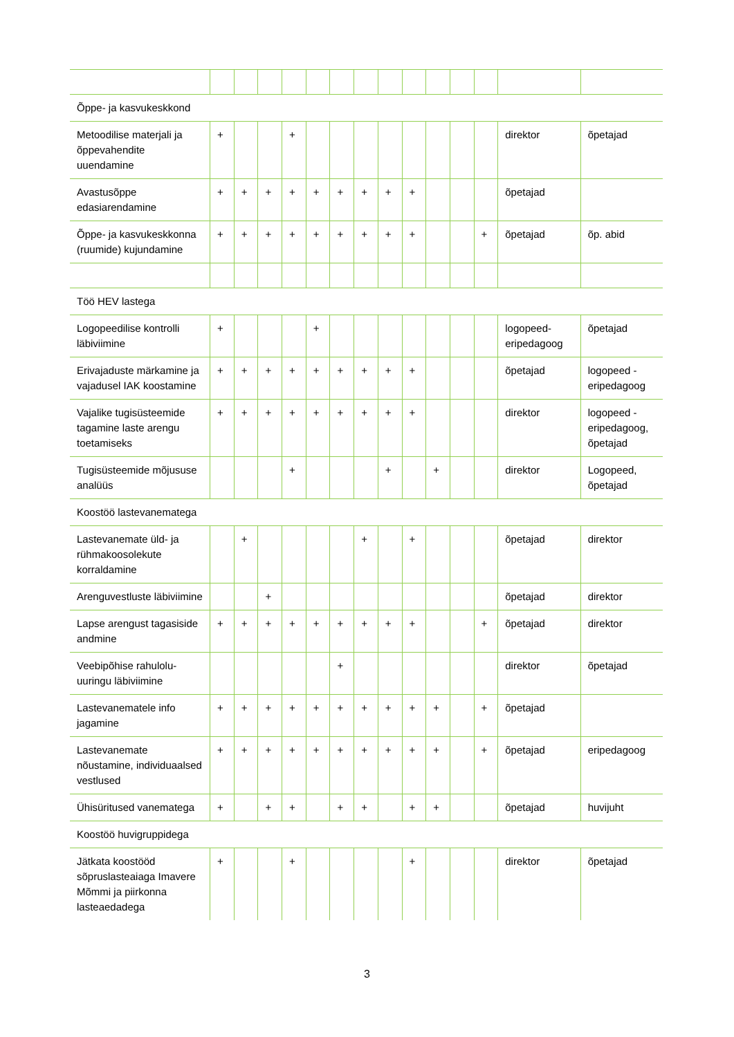| Õppe- ja kasvukeskkond | | | | | | | | | | | | | | |
| Metoodilise materjali ja õppevahendite uuendamine | + | | | + | | | | | | | | | direktor | õpetajad |
| Avastusõppe edasiarendamine | + | + | + | + | + | + | + | + | + | | | | õpetajad | |
| Õppe- ja kasvukeskkonna (ruumide) kujundamine | + | + | + | + | + | + | + | + | + | | | + | õpetajad | õp. abid |
| Töö HEV lastega | | | | | | | | | | | | | | |
| Logopeedilise kontrolli läbiviimine | + | | | | + | | | | | | | | logopeed-eripedagoog | õpetajad |
| Erivajaduste märkamine ja vajadusel IAK koostamine | + | + | + | + | + | + | + | + | + | | | | õpetajad | logopeed - eripedagoog |
| Vajalike tugisüsteemide tagamine laste arengu toetamiseks | + | + | + | + | + | + | + | + | + | | | | direktor | logopeed - eripedagoog, õpetajad |
| Tugisüsteemide mõjususe analüüs | | | | + | | | | + | | + | | | direktor | Logopeed, õpetajad |
| Koostöö lastevanematega | | | | | | | | | | | | | | |
| Lastevanemate üld- ja rühmakoosolekute korraldamine | | + | | | | | + | | + | | | | õpetajad | direktor |
| Arenguvestluste läbiviimine | | | + | | | | | | | | | | õpetajad | direktor |
| Lapse arengust tagasiside andmine | + | + | + | + | + | + | + | + | + | | | + | õpetajad | direktor |
| Veebipõhise rahulolu-uuringu läbiviimine | | | | | | + | | | | | | | direktor | õpetajad |
| Lastevanematele info jagamine | + | + | + | + | + | + | + | + | + | + | | + | õpetajad | |
| Lastevanemate nõustamine, individuaalsed vestlused | + | + | + | + | + | + | + | + | + | + | | + | õpetajad | eripedagoog |
| Ühisüritused vanematega | + | | + | + | | + | + | | + | + | | | õpetajad | huvijuht |
| Koostöö huvigruppidega | | | | | | | | | | | | | | |
| Jätkata koostööd sõpruslasteaiaga Imavere Mõmmi ja piirkonna lasteaedadega | + | | | + | | | | | + | | | | direktor | õpetajad |
3